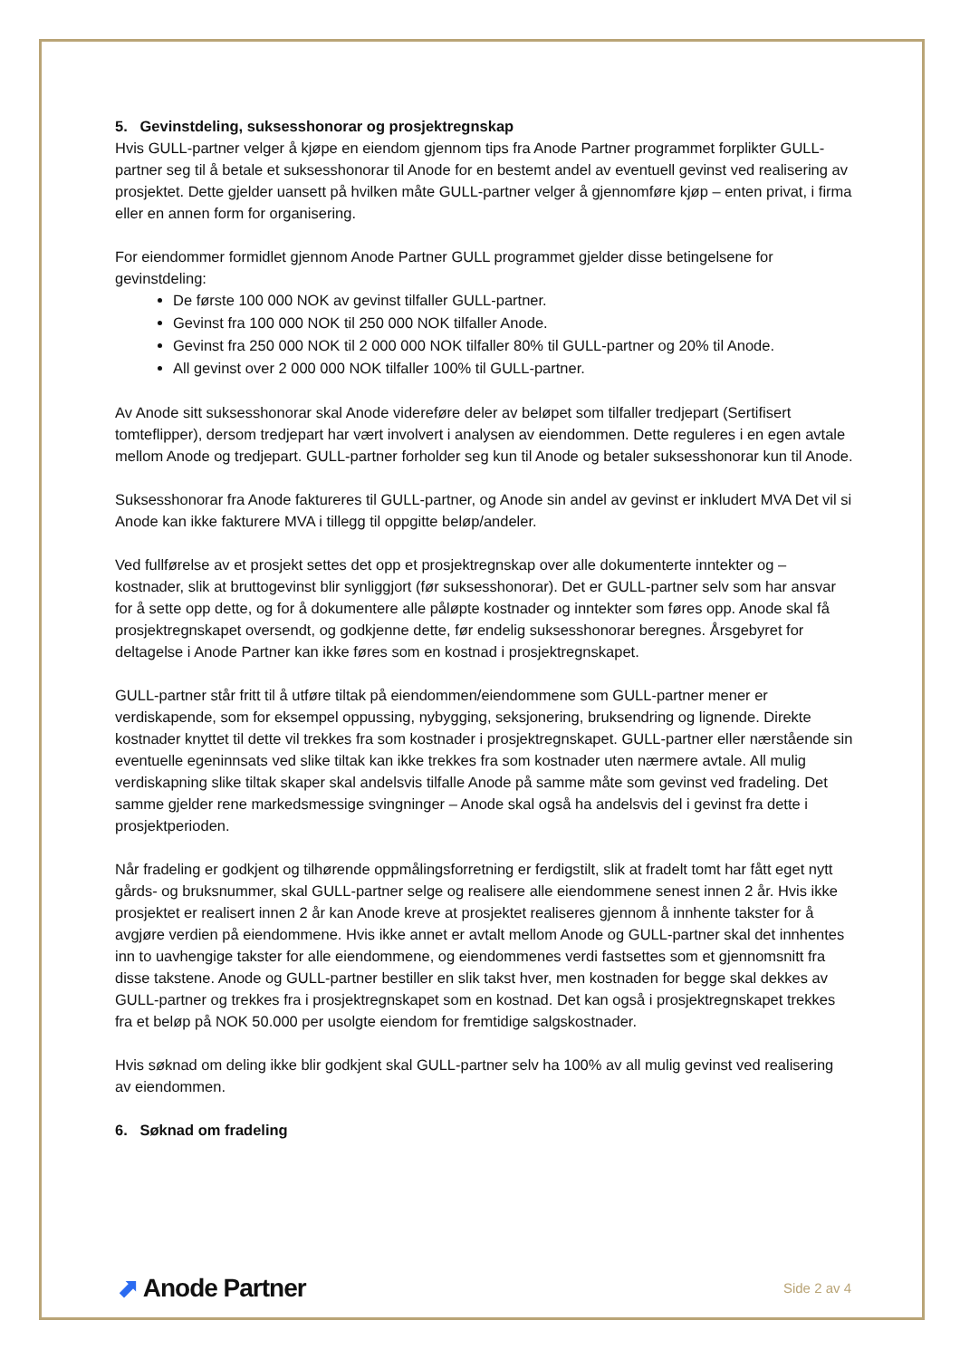5. Gevinstdeling, suksesshonorar og prosjektregnskap
Hvis GULL-partner velger å kjøpe en eiendom gjennom tips fra Anode Partner programmet forplikter GULL-partner seg til å betale et suksesshonorar til Anode for en bestemt andel av eventuell gevinst ved realisering av prosjektet. Dette gjelder uansett på hvilken måte GULL-partner velger å gjennomføre kjøp – enten privat, i firma eller en annen form for organisering.
For eiendommer formidlet gjennom Anode Partner GULL programmet gjelder disse betingelsene for gevinstdeling:
De første 100 000 NOK av gevinst tilfaller GULL-partner.
Gevinst fra 100 000 NOK til 250 000 NOK tilfaller Anode.
Gevinst fra 250 000 NOK til 2 000 000 NOK tilfaller 80% til GULL-partner og 20% til Anode.
All gevinst over 2 000 000 NOK tilfaller 100% til GULL-partner.
Av Anode sitt suksesshonorar skal Anode videreføre deler av beløpet som tilfaller tredjepart (Sertifisert tomteflipper), dersom tredjepart har vært involvert i analysen av eiendommen. Dette reguleres i en egen avtale mellom Anode og tredjepart. GULL-partner forholder seg kun til Anode og betaler suksesshonorar kun til Anode.
Suksesshonorar fra Anode faktureres til GULL-partner, og Anode sin andel av gevinst er inkludert MVA Det vil si Anode kan ikke fakturere MVA i tillegg til oppgitte beløp/andeler.
Ved fullførelse av et prosjekt settes det opp et prosjektregnskap over alle dokumenterte inntekter og – kostnader, slik at bruttogevinst blir synliggjort (før suksesshonorar). Det er GULL-partner selv som har ansvar for å sette opp dette, og for å dokumentere alle påløpte kostnader og inntekter som føres opp. Anode skal få prosjektregnskapet oversendt, og godkjenne dette, før endelig suksesshonorar beregnes. Årsgebyret for deltagelse i Anode Partner kan ikke føres som en kostnad i prosjektregnskapet.
GULL-partner står fritt til å utføre tiltak på eiendommen/eiendommene som GULL-partner mener er verdiskapende, som for eksempel oppussing, nybygging, seksjonering, bruksendring og lignende. Direkte kostnader knyttet til dette vil trekkes fra som kostnader i prosjektregnskapet. GULL-partner eller nærstående sin eventuelle egeninnsats ved slike tiltak kan ikke trekkes fra som kostnader uten nærmere avtale. All mulig verdiskapning slike tiltak skaper skal andelsvis tilfalle Anode på samme måte som gevinst ved fradeling. Det samme gjelder rene markedsmessige svingninger – Anode skal også ha andelsvis del i gevinst fra dette i prosjektperioden.
Når fradeling er godkjent og tilhørende oppmålingsforretning er ferdigstilt, slik at fradelt tomt har fått eget nytt gårds- og bruksnummer, skal GULL-partner selge og realisere alle eiendommene senest innen 2 år. Hvis ikke prosjektet er realisert innen 2 år kan Anode kreve at prosjektet realiseres gjennom å innhente takster for å avgjøre verdien på eiendommene. Hvis ikke annet er avtalt mellom Anode og GULL-partner skal det innhentes inn to uavhengige takster for alle eiendommene, og eiendommenes verdi fastsettes som et gjennomsnitt fra disse takstene. Anode og GULL-partner bestiller en slik takst hver, men kostnaden for begge skal dekkes av GULL-partner og trekkes fra i prosjektregnskapet som en kostnad. Det kan også i prosjektregnskapet trekkes fra et beløp på NOK 50.000 per usolgte eiendom for fremtidige salgskostnader.
Hvis søknad om deling ikke blir godkjent skal GULL-partner selv ha 100% av all mulig gevinst ved realisering av eiendommen.
6. Søknad om fradeling
⬈ Anode Partner
Side 2 av 4